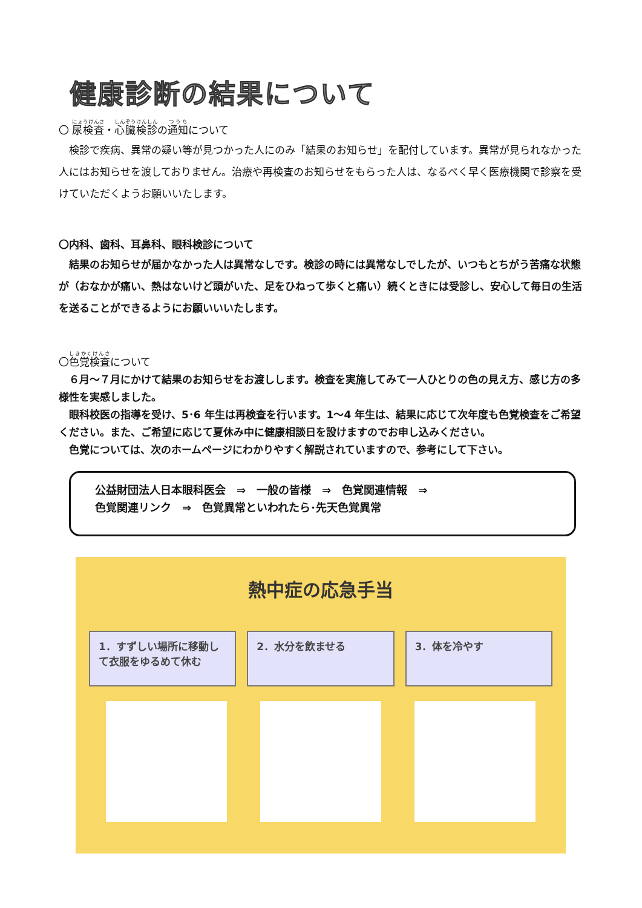健康診断の結果について
〇 尿検査・心臓検診の通知について
検診で疾病、異常の疑い等が見つかった人にのみ「結果のお知らせ」を配付しています。異常が見られなかった人にはお知らせを渡しておりません。治療や再検査のお知らせをもらった人は、なるべく早く医療機関で診察を受けていただくようお願いいたします。
〇内科、歯科、耳鼻科、眼科検診について
結果のお知らせが届かなかった人は異常なしです。検診の時には異常なしでしたが、いつもとちがう苦痛な状態が（おなかが痛い、熱はないけど頭がいた、足をひねって歩くと痛い）続くときには受診し、安心して毎日の生活を送ることができるようにお願いいいたします。
〇色覚検査について
６月～７月にかけて結果のお知らせをお渡しします。検査を実施してみて一人ひとりの色の見え方、感じ方の多様性を実感しました。
眼科校医の指導を受け、5･6 年生は再検査を行います。1～4 年生は、結果に応じて次年度も色覚検査をご希望ください。また、ご希望に応じて夏休み中に健康相談日を設けますのでお申し込みください。
色覚については、次のホームページにわかりやすく解説されていますので、参考にして下さい。
公益財団法人日本眼科医会　⇒　一般の皆様　⇒　色覚関連情報　⇒
色覚関連リンク　⇒　色覚異常といわれたら･先天色覚異常
熱中症の応急手当
1．すずしい場所に移動して衣服をゆるめて休む
2．水分を飲ませる 3．体を冷やす